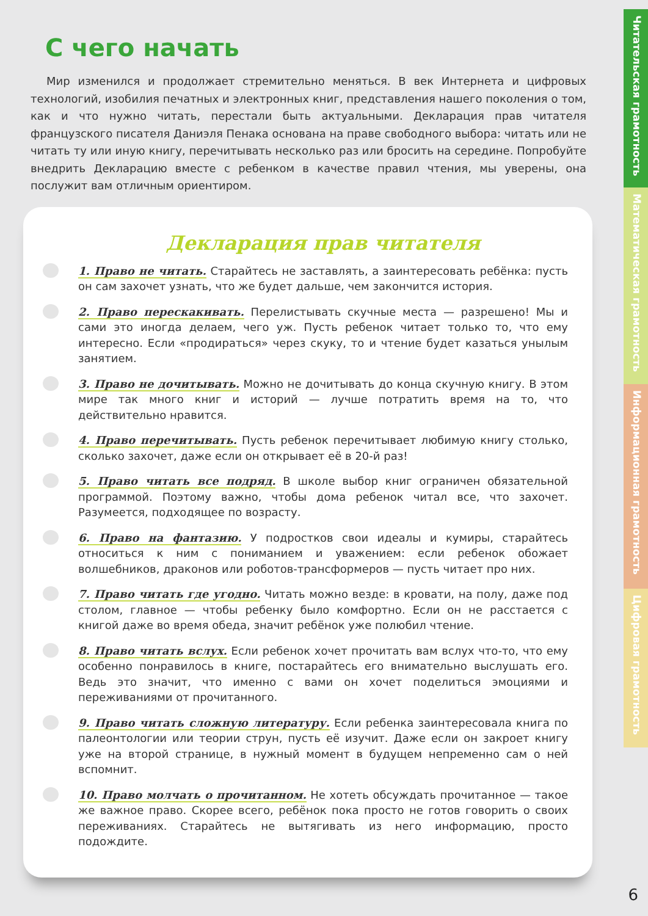С чего начать
Мир изменился и продолжает стремительно меняться. В век Интернета и цифровых технологий, изобилия печатных и электронных книг, представления нашего поколения о том, как и что нужно читать, перестали быть актуальными. Декларация прав читателя французского писателя Даниэля Пенака основана на праве свободного выбора: читать или не читать ту или иную книгу, перечитывать несколько раз или бросить на середине. Попробуйте внедрить Декларацию вместе с ребенком в качестве правил чтения, мы уверены, она послужит вам отличным ориентиром.
Декларация прав читателя
1. Право не читать. Старайтесь не заставлять, а заинтересовать ребёнка: пусть он сам захочет узнать, что же будет дальше, чем закончится история.
2. Право перескакивать. Перелистывать скучные места — разрешено! Мы и сами это иногда делаем, чего уж. Пусть ребенок читает только то, что ему интересно. Если «продираться» через скуку, то и чтение будет казаться унылым занятием.
3. Право не дочитывать. Можно не дочитывать до конца скучную книгу. В этом мире так много книг и историй — лучше потратить время на то, что действительно нравится.
4. Право перечитывать. Пусть ребенок перечитывает любимую книгу столько, сколько захочет, даже если он открывает её в 20-й раз!
5. Право читать все подряд. В школе выбор книг ограничен обязательной программой. Поэтому важно, чтобы дома ребенок читал все, что захочет. Разумеется, подходящее по возрасту.
6. Право на фантазию. У подростков свои идеалы и кумиры, старайтесь относиться к ним с пониманием и уважением: если ребенок обожает волшебников, драконов или роботов-трансформеров — пусть читает про них.
7. Право читать где угодно. Читать можно везде: в кровати, на полу, даже под столом, главное — чтобы ребенку было комфортно. Если он не расстается с книгой даже во время обеда, значит ребёнок уже полюбил чтение.
8. Право читать вслух. Если ребенок хочет прочитать вам вслух что-то, что ему особенно понравилось в книге, постарайтесь его внимательно выслушать его. Ведь это значит, что именно с вами он хочет поделиться эмоциями и переживаниями от прочитанного.
9. Право читать сложную литературу. Если ребенка заинтересовала книга по палеонтологии или теории струн, пусть её изучит. Даже если он закроет книгу уже на второй странице, в нужный момент в будущем непременно сам о ней вспомнит.
10. Право молчать о прочитанном. Не хотеть обсуждать прочитанное — такое же важное право. Скорее всего, ребёнок пока просто не готов говорить о своих переживаниях. Старайтесь не вытягивать из него информацию, просто подождите.
Читательская грамотность
Математическая грамотность
Информационная грамотность
Цифровая грамотность
6